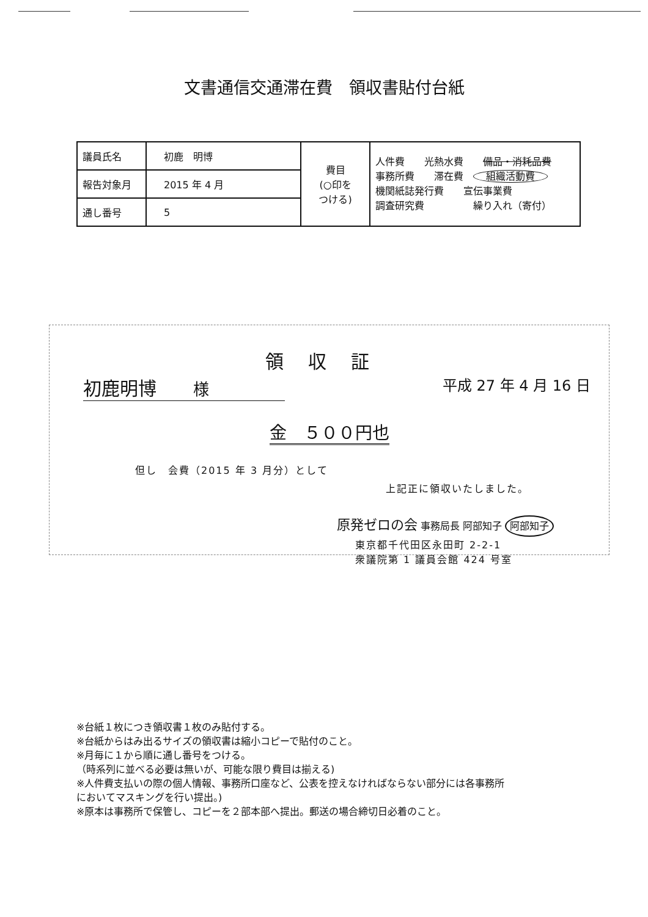文書通信交通滞在費　領収書貼付台紙
| 議員氏名 | 初鹿 明博 | 費目 (○印を つける) | 人件費 光熱水費 備品・消耗品費 事務所費 滞在費 組織活動費 機関紙誌発行費 宣伝事業費 調査研究費 繰り入れ（寄付） |
| 報告対象月 | 2015 年 4 月 | | |
| 通し番号 | 5 | | |
領収証
初鹿明博　　様 平成 27 年 4 月 16 日
金　５００円也
但し　会費（2015 年 3 月分）として
上記正に領収いたしました。
原発ゼロの会 事務局長 阿部知子 阿部知子
東京都千代田区永田町 2-2-1
衆議院第 1 議員会館 424 号室
※台紙１枚につき領収書１枚のみ貼付する。
※台紙からはみ出るサイズの領収書は縮小コピーで貼付のこと。
※月毎に１から順に通し番号をつける。
（時系列に並べる必要は無いが、可能な限り費目は揃える)
※人件費支払いの際の個人情報、事務所口座など、公表を控えなければならない部分には各事務所
においてマスキングを行い提出。)
※原本は事務所で保管し、コピーを２部本部へ提出。郵送の場合締切日必着のこと。